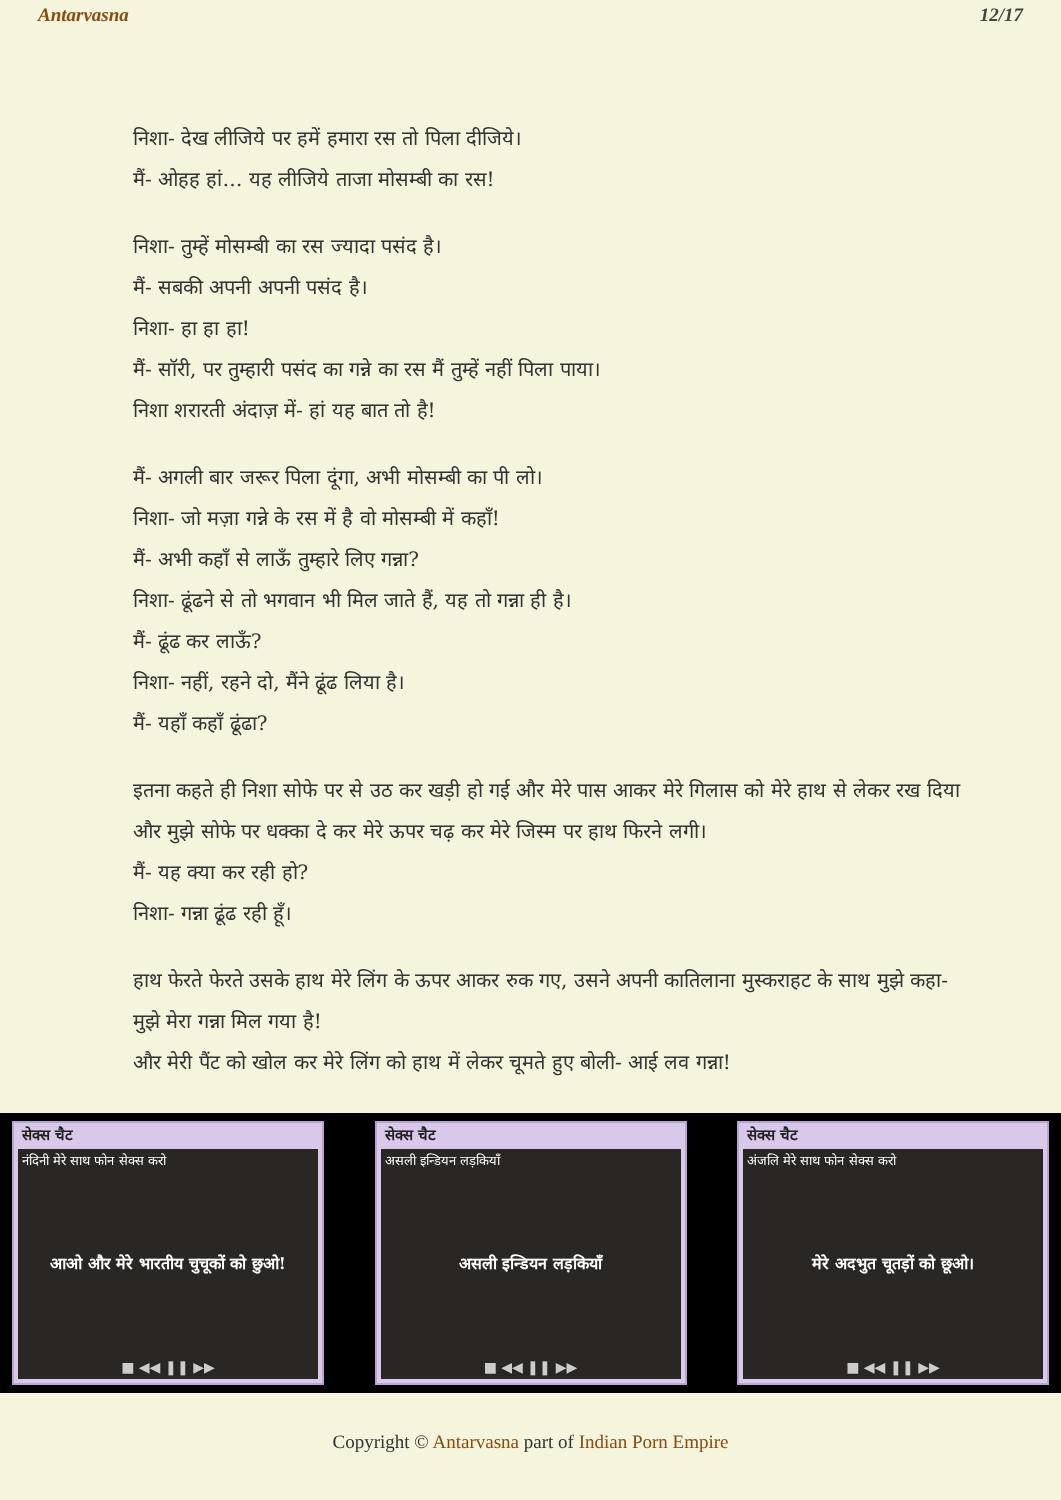Antarvasna 12/17
निशा- देख लीजिये पर हमें हमारा रस तो पिला दीजिये।
मैं- ओहह हां… यह लीजिये ताजा मोसम्बी का रस!
निशा- तुम्हें मोसम्बी का रस ज्यादा पसंद है।
मैं- सबकी अपनी अपनी पसंद है।
निशा- हा हा हा!
मैं- सॉरी, पर तुम्हारी पसंद का गन्ने का रस मैं तुम्हें नहीं पिला पाया।
निशा शरारती अंदाज़ में- हां यह बात तो है!
मैं- अगली बार जरूर पिला दूंगा, अभी मोसम्बी का पी लो।
निशा- जो मज़ा गन्ने के रस में है वो मोसम्बी में कहाँ!
मैं- अभी कहाँ से लाऊँ तुम्हारे लिए गन्ना?
निशा- ढूंढने से तो भगवान भी मिल जाते हैं, यह तो गन्ना ही है।
मैं- ढूंढ कर लाऊँ?
निशा- नहीं, रहने दो, मैंने ढूंढ लिया है।
मैं- यहाँ कहाँ ढूंढा?
इतना कहते ही निशा सोफे पर से उठ कर खड़ी हो गई और मेरे पास आकर मेरे गिलास को मेरे हाथ से लेकर रख दिया और मुझे सोफे पर धक्का दे कर मेरे ऊपर चढ़ कर मेरे जिस्म पर हाथ फिरने लगी।
मैं- यह क्या कर रही हो?
निशा- गन्ना ढूंढ रही हूँ।
हाथ फेरते फेरते उसके हाथ मेरे लिंग के ऊपर आकर रुक गए, उसने अपनी कातिलाना मुस्कराहट के साथ मुझे कहा- मुझे मेरा गन्ना मिल गया है!
और मेरी पैंट को खोल कर मेरे लिंग को हाथ में लेकर चूमते हुए बोली- आई लव गन्ना!
सेक्स चैट
नंदिनी मेरे साथ फोन सेक्स करो
आओ और मेरे भारतीय चुचूकों को छुओ!
■ ◀◀ ❚❚ ▶▶
सेक्स चैट
असली इन्डियन लड़कियाँ
असली इन्डियन लड़कियाँ
■ ◀◀ ❚❚ ▶▶
सेक्स चैट
अंजलि मेरे साथ फोन सेक्स करो
मेरे अदभुत चूतड़ों को छूओ।
■ ◀◀ ❚❚ ▶▶
Copyright © Antarvasna part of Indian Porn Empire